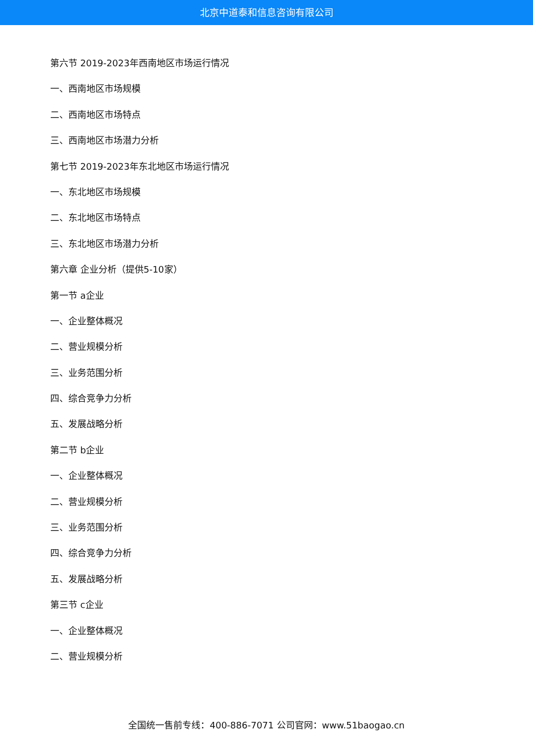北京中道泰和信息咨询有限公司
第六节 2019-2023年西南地区市场运行情况
一、西南地区市场规模
二、西南地区市场特点
三、西南地区市场潜力分析
第七节 2019-2023年东北地区市场运行情况
一、东北地区市场规模
二、东北地区市场特点
三、东北地区市场潜力分析
第六章 企业分析（提供5-10家）
第一节 a企业
一、企业整体概况
二、营业规模分析
三、业务范围分析
四、综合竞争力分析
五、发展战略分析
第二节 b企业
一、企业整体概况
二、营业规模分析
三、业务范围分析
四、综合竞争力分析
五、发展战略分析
第三节 c企业
一、企业整体概况
二、营业规模分析
全国统一售前专线：400-886-7071 公司官网：www.51baogao.cn